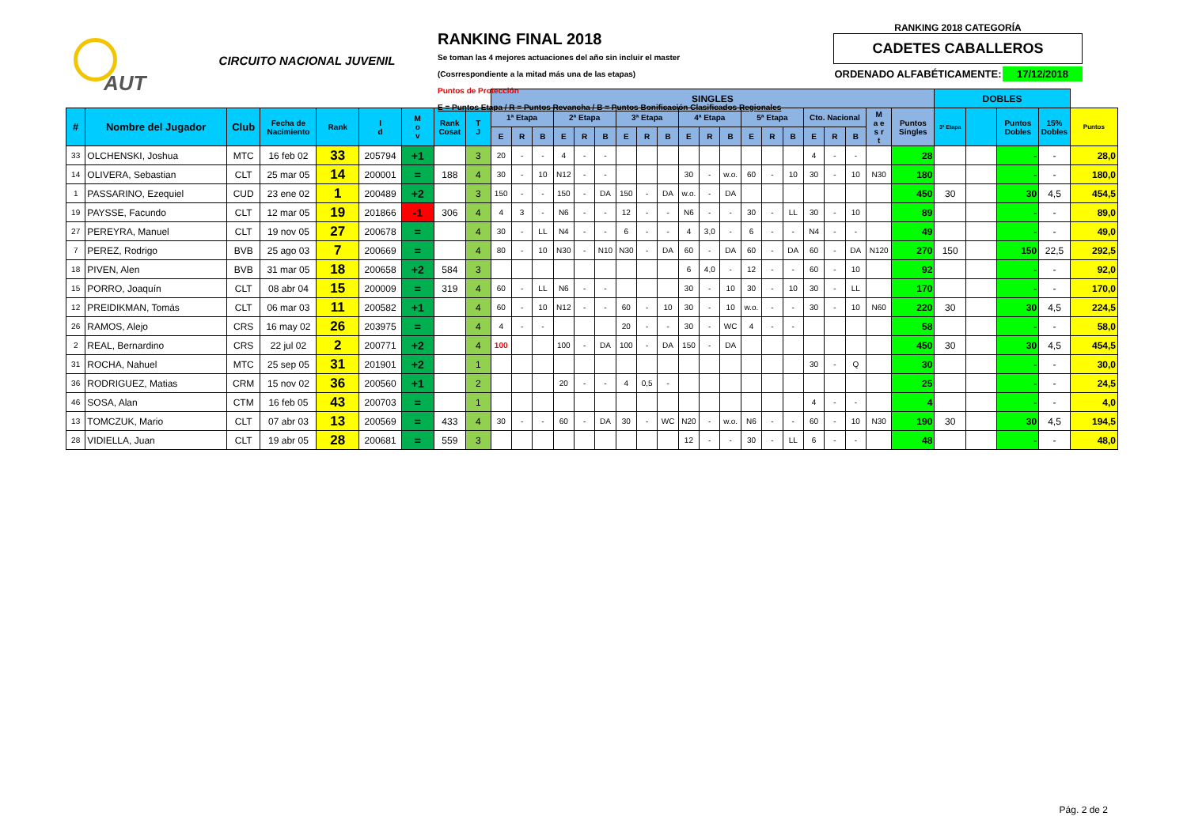AUT
CIRCUITO NACIONAL JUVENIL
RANKING FINAL 2018
Se toman las 4 mejores actuaciones del año sin incluir el master
(Cosrrespondiente a la mitad más una de las etapas)
Puntos de Protección
E = Puntos Etapa / R = Puntos Revancha / B = Puntos Bonificación Clasificados Regionales
RANKING 2018 CATEGORÍA
CADETES CABALLEROS
ORDENADO ALFABÉTICAMENTE: 17/12/2018
| | | | | | | | | | SINGLES | | | | | | | | | | | | | | | | | | | | DOBLES | | | | |
| # | Nombre del Jugador | Club | Fecha de Nacimiento | Rank | I d | M o v | Rank Cosat | T J | 1ª Etapa | | | 2ª Etapa | | | 3ª Etapa | | | 4ª Etapa | | | 5ª Etapa | | | Cto. Nacional | | | M a e s r t | Puntos Singles | 3ª Etapa | | Puntos Dobles | 15% Dobles | Puntos |
| | | | | | | | | | E | R | B | E | R | B | E | R | B | E | R | B | E | R | B | E | R | B | | | | | | | |
| 33 | OLCHENSKI, Joshua | MTC | 16 feb 02 | 33 | 205794 | +1 | | 3 | 20 | - | - | 4 | - | - | | | | | | | | | | 4 | - | - | | 28 | | | - | - | 28,0 |
| 14 | OLIVERA, Sebastian | CLT | 25 mar 05 | 14 | 200001 | = | 188 | 4 | 30 | - | 10 | N12 | - | - | | | | 30 | - | w.o. | 60 | - | 10 | 30 | - | 10 | N30 | 180 | | | - | - | 180,0 |
| 1 | PASSARINO, Ezequiel | CUD | 23 ene 02 | 1 | 200489 | +2 | | 3 | 150 | - | - | 150 | - | DA | 150 | - | DA | w.o. | - | DA | | | | | | | | 450 | 30 | | 30 | 4,5 | 454,5 |
| 19 | PAYSSE, Facundo | CLT | 12 mar 05 | 19 | 201866 | -1 | 306 | 4 | 4 | 3 | - | N6 | - | - | 12 | - | - | N6 | - | - | 30 | - | LL | 30 | - | 10 | | 89 | | | - | - | 89,0 |
| 27 | PEREYRA, Manuel | CLT | 19 nov 05 | 27 | 200678 | = | | 4 | 30 | - | LL | N4 | - | - | 6 | - | - | 4 | 3,0 | - | 6 | - | - | N4 | - | - | | 49 | | | - | - | 49,0 |
| 7 | PEREZ, Rodrigo | BVB | 25 ago 03 | 7 | 200669 | = | | 4 | 80 | - | 10 | N30 | - | N10 | N30 | - | DA | 60 | - | DA | 60 | - | DA | 60 | - | DA | N120 | 270 | 150 | | 150 | 22,5 | 292,5 |
| 18 | PIVEN, Alen | BVB | 31 mar 05 | 18 | 200658 | +2 | 584 | 3 | | | | | | | | | | 6 | 4,0 | - | 12 | - | - | 60 | - | 10 | | 92 | | | - | - | 92,0 |
| 15 | PORRO, Joaquín | CLT | 08 abr 04 | 15 | 200009 | = | 319 | 4 | 60 | - | LL | N6 | - | - | | | | 30 | - | 10 | 30 | - | 10 | 30 | - | LL | | 170 | | | - | - | 170,0 |
| 12 | PREIDIKMAN, Tomás | CLT | 06 mar 03 | 11 | 200582 | +1 | | 4 | 60 | - | 10 | N12 | - | - | 60 | - | 10 | 30 | - | 10 | w.o. | - | - | 30 | - | 10 | N60 | 220 | 30 | | 30 | 4,5 | 224,5 |
| 26 | RAMOS, Alejo | CRS | 16 may 02 | 26 | 203975 | = | | 4 | 4 | - | - | | | | 20 | - | - | 30 | - | WC | 4 | - | - | | | | | 58 | | | - | - | 58,0 |
| 2 | REAL, Bernardino | CRS | 22 jul 02 | 2 | 200771 | +2 | | 4 | 100 | | | 100 | - | DA | 100 | - | DA | 150 | - | DA | | | | | | | | 450 | 30 | | 30 | 4,5 | 454,5 |
| 31 | ROCHA, Nahuel | MTC | 25 sep 05 | 31 | 201901 | +2 | | 1 | | | | | | | | | | | | | | | | 30 | - | Q | | 30 | | | - | - | 30,0 |
| 36 | RODRIGUEZ, Matias | CRM | 15 nov 02 | 36 | 200560 | +1 | | 2 | | | | 20 | - | - | 4 | 0,5 | - | | | | | | | | | | | 25 | | | - | - | 24,5 |
| 46 | SOSA, Alan | CTM | 16 feb 05 | 43 | 200703 | = | | 1 | | | | | | | | | | | | | | | | 4 | - | - | | 4 | | | - | - | 4,0 |
| 13 | TOMCZUK, Mario | CLT | 07 abr 03 | 13 | 200569 | = | 433 | 4 | 30 | - | - | 60 | - | DA | 30 | - | WC | N20 | - | w.o. | N6 | - | - | 60 | - | 10 | N30 | 190 | 30 | | 30 | 4,5 | 194,5 |
| 28 | VIDIELLA, Juan | CLT | 19 abr 05 | 28 | 200681 | = | 559 | 3 | | | | | | | | | | 12 | - | - | 30 | - | LL | 6 | - | - | | 48 | | | - | - | 48,0 |
Pág. 2 de 2